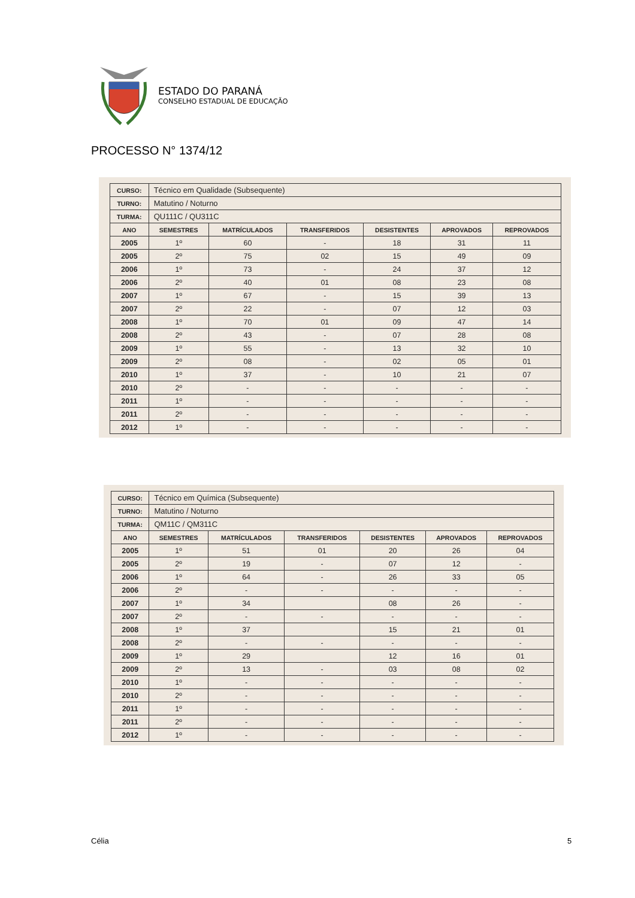ESTADO DO PARANÁ
CONSELHO ESTADUAL DE EDUCAÇÃO
PROCESSO N° 1374/12
| CURSO: | Técnico em Qualidade (Subsequente) | | | | | |
| TURNO: | Matutino / Noturno | | | | | |
| TURMA: | QU111C / QU311C | | | | | |
| ANO | SEMESTRES | MATRÍCULADOS | TRANSFERIDOS | DESISTENTES | APROVADOS | REPROVADOS |
| 2005 | 1º | 60 | - | 18 | 31 | 11 |
| 2005 | 2º | 75 | 02 | 15 | 49 | 09 |
| 2006 | 1º | 73 | - | 24 | 37 | 12 |
| 2006 | 2º | 40 | 01 | 08 | 23 | 08 |
| 2007 | 1º | 67 | - | 15 | 39 | 13 |
| 2007 | 2º | 22 | - | 07 | 12 | 03 |
| 2008 | 1º | 70 | 01 | 09 | 47 | 14 |
| 2008 | 2º | 43 | - | 07 | 28 | 08 |
| 2009 | 1º | 55 | - | 13 | 32 | 10 |
| 2009 | 2º | 08 | - | 02 | 05 | 01 |
| 2010 | 1º | 37 | - | 10 | 21 | 07 |
| 2010 | 2º | - | - | - | - | - |
| 2011 | 1º | - | - | - | - | - |
| 2011 | 2º | - | - | - | - | - |
| 2012 | 1º | - | - | - | - | - |
| CURSO: | Técnico em Química (Subsequente) | | | | | |
| TURNO: | Matutino / Noturno | | | | | |
| TURMA: | QM11C / QM311C | | | | | |
| ANO | SEMESTRES | MATRÍCULADOS | TRANSFERIDOS | DESISTENTES | APROVADOS | REPROVADOS |
| 2005 | 1º | 51 | 01 | 20 | 26 | 04 |
| 2005 | 2º | 19 | - | 07 | 12 | - |
| 2006 | 1º | 64 | - | 26 | 33 | 05 |
| 2006 | 2º | - | - | - | - | - |
| 2007 | 1º | 34 | | 08 | 26 | - |
| 2007 | 2º | - | - | - | - | - |
| 2008 | 1º | 37 | | 15 | 21 | 01 |
| 2008 | 2º | - | - | - | - | - |
| 2009 | 1º | 29 | | 12 | 16 | 01 |
| 2009 | 2º | 13 | - | 03 | 08 | 02 |
| 2010 | 1º | - | - | - | - | - |
| 2010 | 2º | - | - | - | - | - |
| 2011 | 1º | - | - | - | - | - |
| 2011 | 2º | - | - | - | - | - |
| 2012 | 1º | - | - | - | - | - |
Célia 5